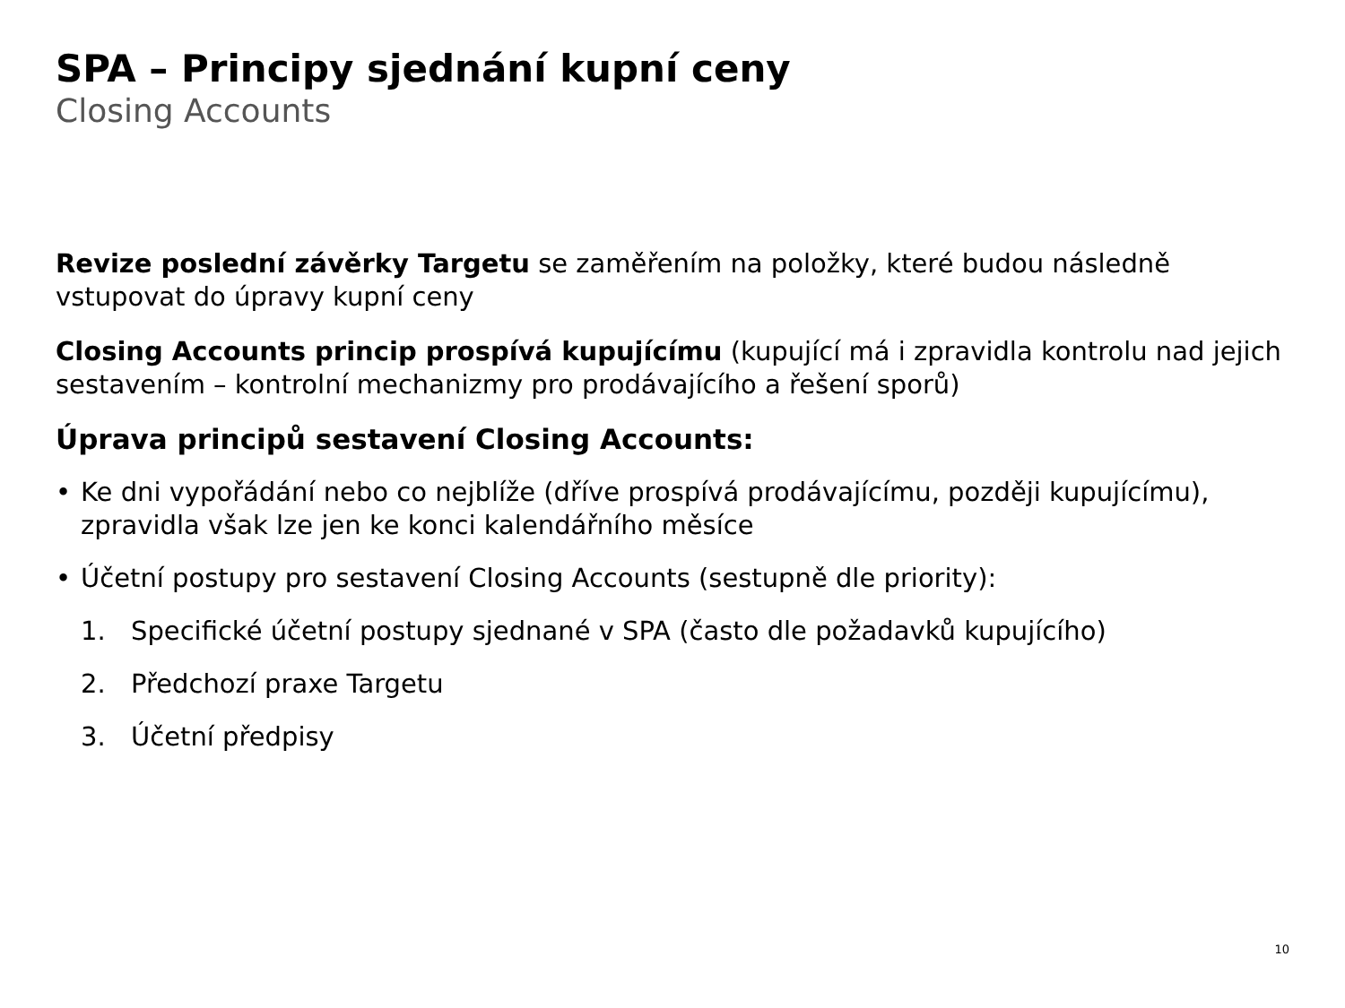SPA – Principy sjednání kupní ceny
Closing Accounts
Revize poslední závěrky Targetu se zaměřením na položky, které budou následně vstupovat do úpravy kupní ceny
Closing Accounts princip prospívá kupujícímu (kupující má i zpravidla kontrolu nad jejich sestavením – kontrolní mechanizmy pro prodávajícího a řešení sporů)
Úprava principů sestavení Closing Accounts:
• Ke dni vypořádání nebo co nejblíže (dříve prospívá prodávajícímu, později kupujícímu), zpravidla však lze jen ke konci kalendářního měsíce
• Účetní postupy pro sestavení Closing Accounts (sestupně dle priority):
1. Specifické účetní postupy sjednané v SPA (často dle požadavků kupujícího)
2. Předchozí praxe Targetu
3. Účetní předpisy
10